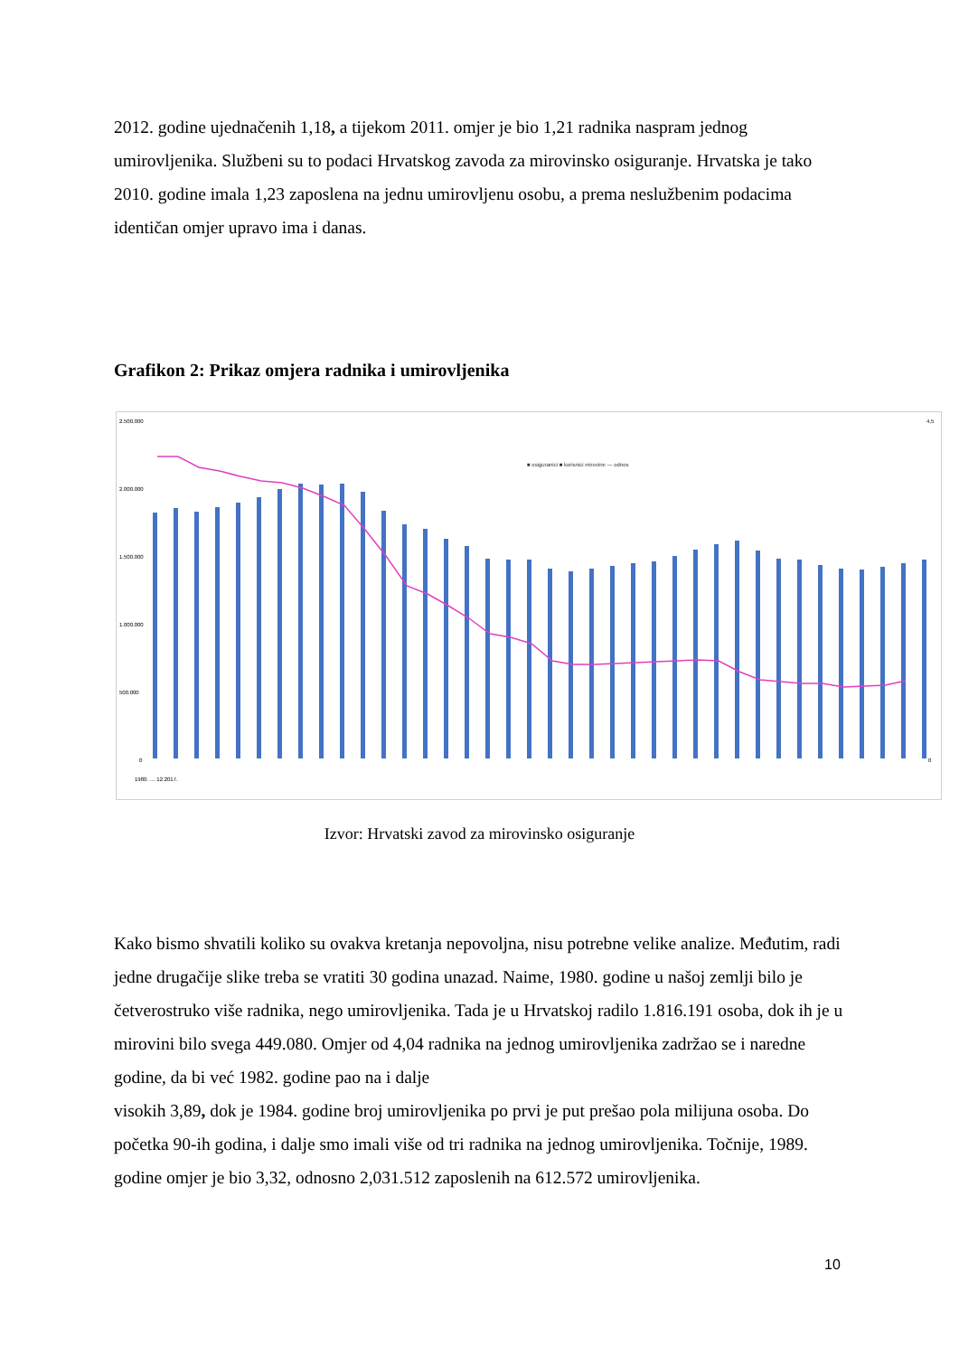2012. godine ujednačenih 1,18, a tijekom 2011. omjer je bio 1,21 radnika naspram jednog umirovljenika. Službeni su to podaci Hrvatskog zavoda za mirovinsko osiguranje. Hrvatska je tako 2010. godine imala 1,23 zaposlena na jednu umirovljenu osobu, a prema neslužbenim podacima identičan omjer upravo ima i danas.
Grafikon 2: Prikaz omjera radnika i umirovljenika
2.500.000
2.000.000
1.500.000
1.000.000
500.000
0
■ osiguranici ■ korisnici mirovine — odnos
1980. … 12.2017.
4,5
0
Izvor: Hrvatski zavod za mirovinsko osiguranje
Kako bismo shvatili koliko su ovakva kretanja nepovoljna, nisu potrebne velike analize. Međutim, radi jedne drugačije slike treba se vratiti 30 godina unazad. Naime, 1980. godine u našoj zemlji bilo je četverostruko više radnika, nego umirovljenika. Tada je u Hrvatskoj radilo 1.816.191 osoba, dok ih je u mirovini bilo svega 449.080. Omjer od 4,04 radnika na jednog umirovljenika zadržao se i naredne godine, da bi već 1982. godine pao na i dalje
visokih 3,89, dok je 1984. godine broj umirovljenika po prvi je put prešao pola milijuna osoba. Do početka 90-ih godina, i dalje smo imali više od tri radnika na jednog umirovljenika. Točnije, 1989. godine omjer je bio 3,32, odnosno 2,031.512 zaposlenih na 612.572 umirovljenika.
10